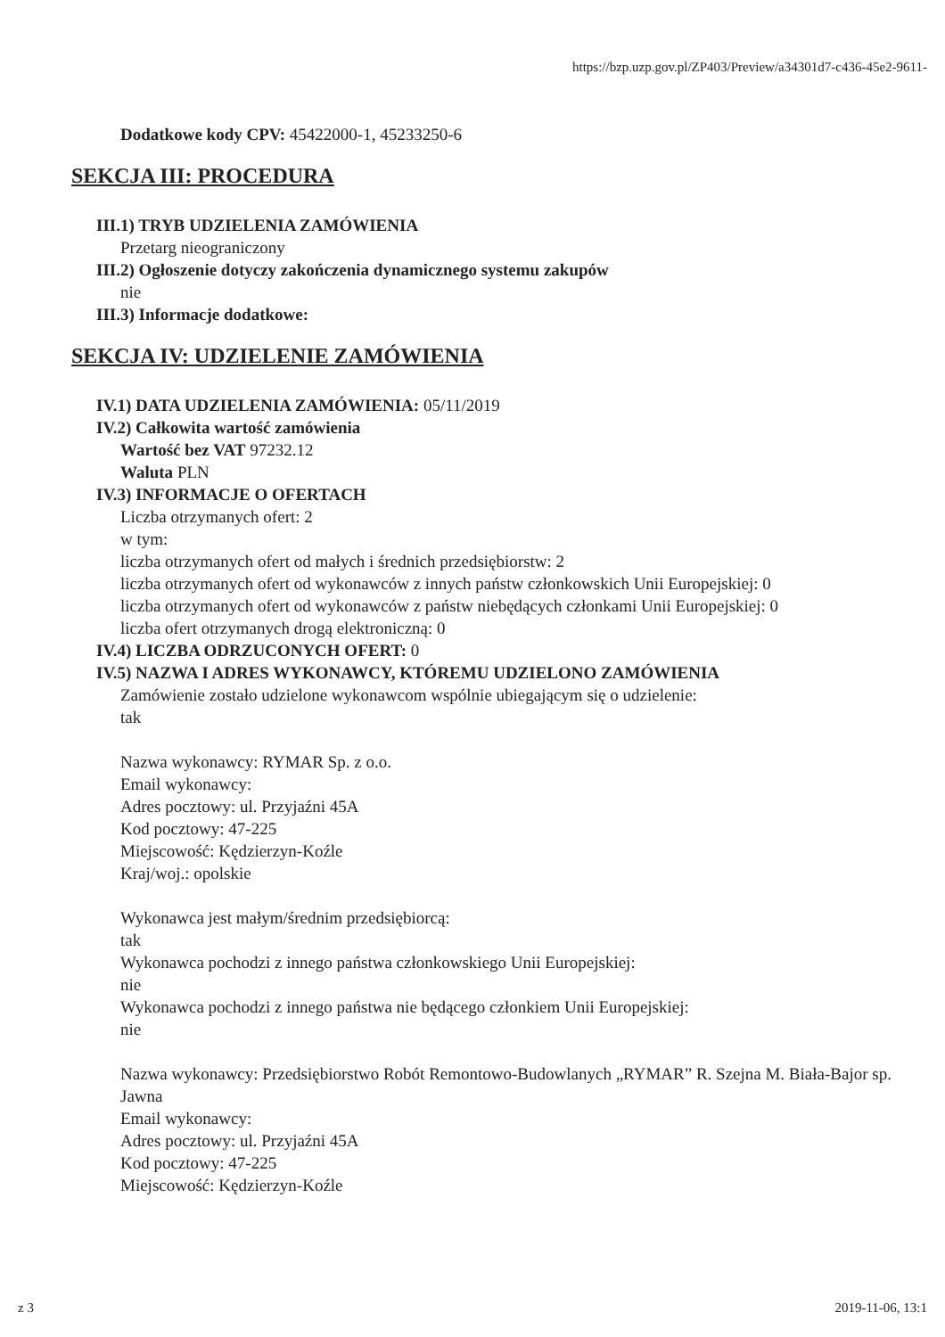https://bzp.uzp.gov.pl/ZP403/Preview/a34301d7-c436-45e2-9611-
Dodatkowe kody CPV: 45422000-1, 45233250-6
SEKCJA III: PROCEDURA
III.1) TRYB UDZIELENIA ZAMÓWIENIA
Przetarg nieograniczony
III.2) Ogłoszenie dotyczy zakończenia dynamicznego systemu zakupów
nie
III.3) Informacje dodatkowe:
SEKCJA IV: UDZIELENIE ZAMÓWIENIA
IV.1) DATA UDZIELENIA ZAMÓWIENIA: 05/11/2019
IV.2) Całkowita wartość zamówienia
Wartość bez VAT 97232.12
Waluta PLN
IV.3) INFORMACJE O OFERTACH
Liczba otrzymanych ofert: 2
w tym:
liczba otrzymanych ofert od małych i średnich przedsiębiorstw: 2
liczba otrzymanych ofert od wykonawców z innych państw członkowskich Unii Europejskiej: 0
liczba otrzymanych ofert od wykonawców z państw niebędących członkami Unii Europejskiej: 0
liczba ofert otrzymanych drogą elektroniczną: 0
IV.4) LICZBA ODRZUCONYCH OFERT: 0
IV.5) NAZWA I ADRES WYKONAWCY, KTÓREMU UDZIELONO ZAMÓWIENIA
Zamówienie zostało udzielone wykonawcom wspólnie ubiegającym się o udzielenie:
tak
Nazwa wykonawcy: RYMAR Sp. z o.o.
Email wykonawcy:
Adres pocztowy: ul. Przyjaźni 45A
Kod pocztowy: 47-225
Miejscowość: Kędzierzyn-Koźle
Kraj/woj.: opolskie
Wykonawca jest małym/średnim przedsiębiorcą:
tak
Wykonawca pochodzi z innego państwa członkowskiego Unii Europejskiej:
nie
Wykonawca pochodzi z innego państwa nie będącego członkiem Unii Europejskiej:
nie
Nazwa wykonawcy: Przedsiębiorstwo Robót Remontowo-Budowlanych „RYMAR” R. Szejna M. Biała-Bajor sp. Jawna
Email wykonawcy:
Adres pocztowy: ul. Przyjaźni 45A
Kod pocztowy: 47-225
Miejscowość: Kędzierzyn-Koźle
z 3 2019-11-06, 13:1